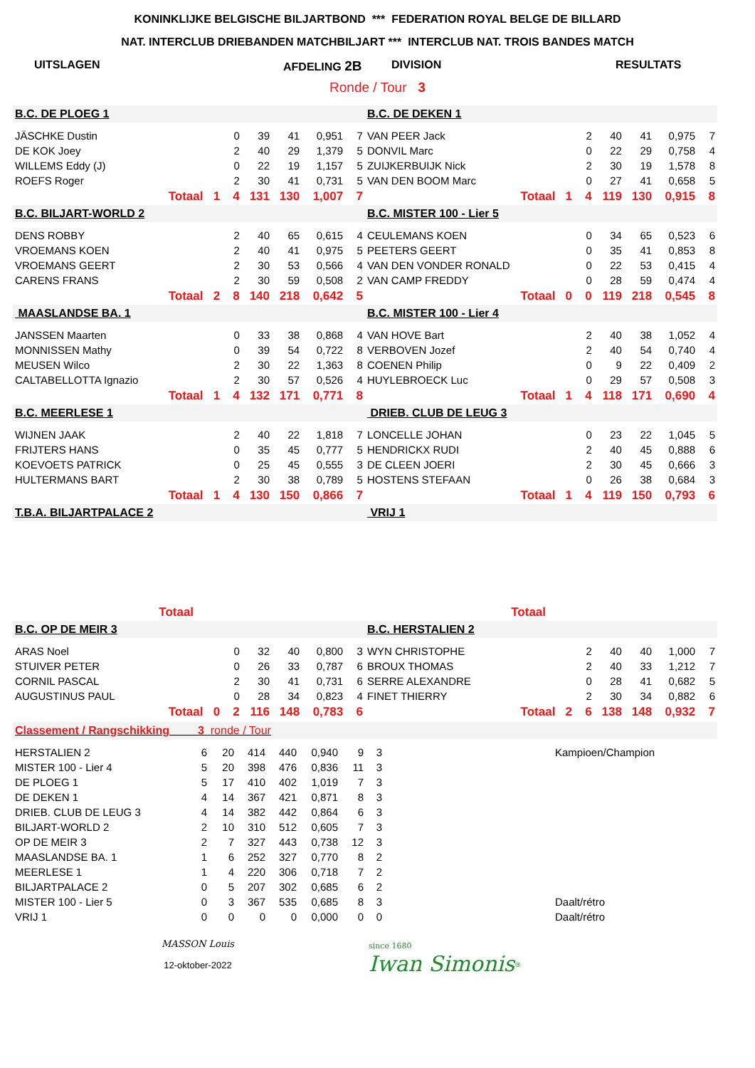KONINKLIJKE BELGISCHE BILJARTBOND *** FEDERATION ROYAL BELGE DE BILLARD
NAT. INTERCLUB DRIEBANDEN MATCHBILJART *** INTERCLUB NAT. TROIS BANDES MATCH
UITSLAGEN AFDELING 2B DIVISION RESULTATS
Ronde / Tour 3
| B.C. DE PLOEG 1 | | | | | | B.C. DE DEKEN 1 | | | | | |
| JÄSCHKE Dustin | 0 | 39 | 41 | 0,951 | 7 | VAN PEER Jack | 2 | 40 | 41 | 0,975 | 7 |
| DE KOK Joey | 2 | 40 | 29 | 1,379 | 5 | DONVIL Marc | 0 | 22 | 29 | 0,758 | 4 |
| WILLEMS Eddy (J) | 0 | 22 | 19 | 1,157 | 5 | ZUIJKERBUIJK Nick | 2 | 30 | 19 | 1,578 | 8 |
| ROEFS Roger | 2 | 30 | 41 | 0,731 | 5 | VAN DEN BOOM Marc | 0 | 27 | 41 | 0,658 | 5 |
| Totaal 1 | 4 | 131 | 130 | 1,007 | 7 | Totaal 1 | 4 | 119 | 130 | 0,915 | 8 |
| B.C. BILJART-WORLD 2 | | | | | | B.C. MISTER 100 - Lier 5 | | | | | |
| DENS ROBBY | 2 | 40 | 65 | 0,615 | 4 | CEULEMANS KOEN | 0 | 34 | 65 | 0,523 | 6 |
| VROEMANS KOEN | 2 | 40 | 41 | 0,975 | 5 | PEETERS GEERT | 0 | 35 | 41 | 0,853 | 8 |
| VROEMANS GEERT | 2 | 30 | 53 | 0,566 | 4 | VAN DEN VONDER RONALD | 0 | 22 | 53 | 0,415 | 4 |
| CARENS FRANS | 2 | 30 | 59 | 0,508 | 2 | VAN CAMP FREDDY | 0 | 28 | 59 | 0,474 | 4 |
| Totaal 2 | 8 | 140 | 218 | 0,642 | 5 | Totaal 0 | 0 | 119 | 218 | 0,545 | 8 |
| MAASLANDSE BA. 1 | | | | | | B.C. MISTER 100 - Lier 4 | | | | | |
| JANSSEN Maarten | 0 | 33 | 38 | 0,868 | 4 | VAN HOVE Bart | 2 | 40 | 38 | 1,052 | 4 |
| MONNISSEN Mathy | 0 | 39 | 54 | 0,722 | 8 | VERBOVEN Jozef | 2 | 40 | 54 | 0,740 | 4 |
| MEUSEN Wilco | 2 | 30 | 22 | 1,363 | 8 | COENEN Philip | 0 | 9 | 22 | 0,409 | 2 |
| CALTABELLOTTA Ignazio | 2 | 30 | 57 | 0,526 | 4 | HUYLEBROECK Luc | 0 | 29 | 57 | 0,508 | 3 |
| Totaal 1 | 4 | 132 | 171 | 0,771 | 8 | Totaal 1 | 4 | 118 | 171 | 0,690 | 4 |
| B.C. MEERLESE 1 | | | | | | DRIEB. CLUB DE LEUG 3 | | | | | |
| WIJNEN JAAK | 2 | 40 | 22 | 1,818 | 7 | LONCELLE JOHAN | 0 | 23 | 22 | 1,045 | 5 |
| FRIJTERS HANS | 0 | 35 | 45 | 0,777 | 5 | HENDRICKX RUDI | 2 | 40 | 45 | 0,888 | 6 |
| KOEVOETS PATRICK | 0 | 25 | 45 | 0,555 | 3 | DE CLEEN JOERI | 2 | 30 | 45 | 0,666 | 3 |
| HULTERMANS BART | 2 | 30 | 38 | 0,789 | 5 | HOSTENS STEFAAN | 0 | 26 | 38 | 0,684 | 3 |
| Totaal 1 | 4 | 130 | 150 | 0,866 | 7 | Totaal 1 | 4 | 119 | 150 | 0,793 | 6 |
| T.B.A. BILJARTPALACE 2 | | | | | | VRIJ 1 | | | | | |
| Totaal | | | | | | Totaal | | | | | |
| B.C. OP DE MEIR 3 | | | | | | B.C. HERSTALIEN 2 | | | | | |
| ARAS Noel | 0 | 32 | 40 | 0,800 | 3 | WYN CHRISTOPHE | 2 | 40 | 40 | 1,000 | 7 |
| STUIVER PETER | 0 | 26 | 33 | 0,787 | 6 | BROUX THOMAS | 2 | 40 | 33 | 1,212 | 7 |
| CORNIL PASCAL | 2 | 30 | 41 | 0,731 | 6 | SERRE ALEXANDRE | 0 | 28 | 41 | 0,682 | 5 |
| AUGUSTINUS PAUL | 0 | 28 | 34 | 0,823 | 4 | FINET THIERRY | 2 | 30 | 34 | 0,882 | 6 |
| Totaal 0 | 2 | 116 | 148 | 0,783 | 6 | Totaal 2 | 6 | 138 | 148 | 0,932 | 7 |
| Classement / Rangschikking 3 ronde / Tour | | | | | | | | |
| HERSTALIEN 2 | 6 | 20 | 414 | 440 | 0,940 | 9 | 3 | Kampioen/Champion |
| MISTER 100 - Lier 4 | 5 | 20 | 398 | 476 | 0,836 | 11 | 3 | |
| DE PLOEG 1 | 5 | 17 | 410 | 402 | 1,019 | 7 | 3 | |
| DE DEKEN 1 | 4 | 14 | 367 | 421 | 0,871 | 8 | 3 | |
| DRIEB. CLUB DE LEUG 3 | 4 | 14 | 382 | 442 | 0,864 | 6 | 3 | |
| BILJART-WORLD 2 | 2 | 10 | 310 | 512 | 0,605 | 7 | 3 | |
| OP DE MEIR 3 | 2 | 7 | 327 | 443 | 0,738 | 12 | 3 | |
| MAASLANDSE BA. 1 | 1 | 6 | 252 | 327 | 0,770 | 8 | 2 | |
| MEERLESE 1 | 1 | 4 | 220 | 306 | 0,718 | 7 | 2 | |
| BILJARTPALACE 2 | 0 | 5 | 207 | 302 | 0,685 | 6 | 2 | |
| MISTER 100 - Lier 5 | 0 | 3 | 367 | 535 | 0,685 | 8 | 3 | Daalt/rétro |
| VRIJ 1 | 0 | 0 | 0 | 0 | 0,000 | 0 | 0 | Daalt/rétro |
MASSON Louis
12-oktober-2022
since 1680
Iwan Simonis<sup>®</sup>